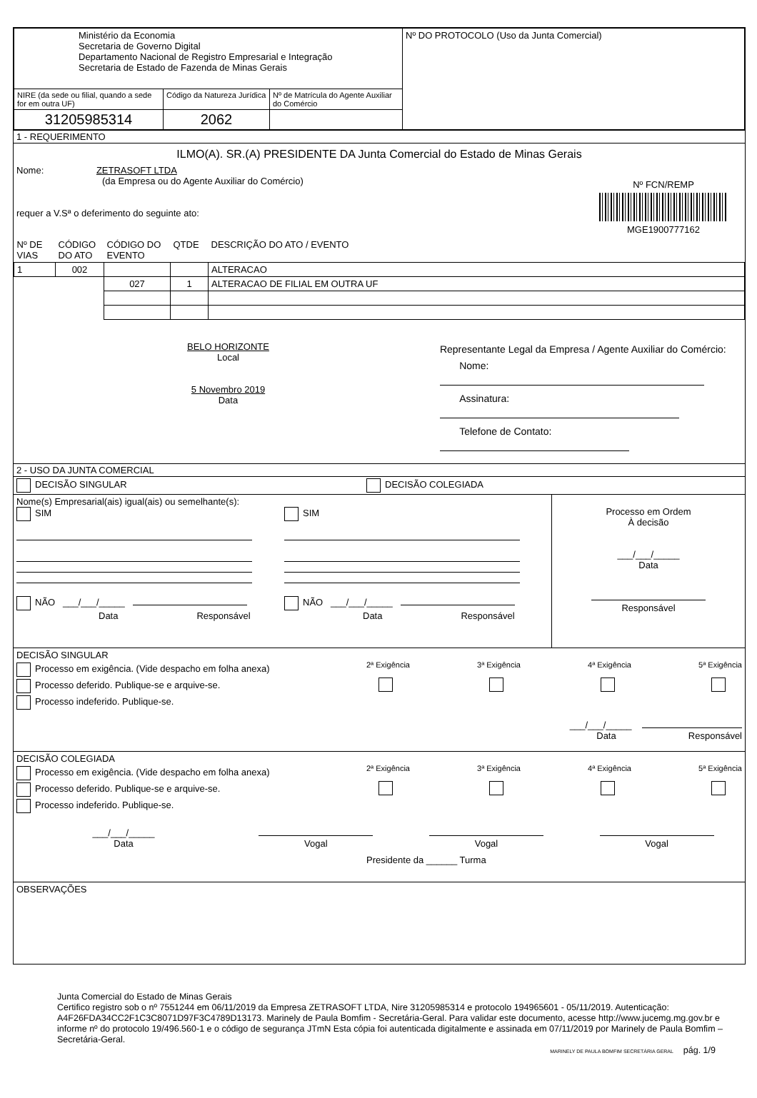| Ministério da Economia Secretaria de Governo Digital Departamento Nacional de Registro Empresarial e Integração Secretaria de Estado de Fazenda de Minas Gerais | | | Nº DO PROTOCOLO (Uso da Junta Comercial) |
| NIRE (da sede ou filial, quando a sede for em outra UF) | Código da Natureza Jurídica | Nº de Matrícula do Agente Auxiliar do Comércio | |
| 31205985314 | 2062 | | |
1 - REQUERIMENTO
ILMO(A). SR.(A) PRESIDENTE DA Junta Comercial do Estado de Minas Gerais
Nome: ZETRASOFT LTDA
(da Empresa ou do Agente Auxiliar do Comércio)
requer a V.Sª o deferimento do seguinte ato:
Nº FCN/REMP
MGE1900777162
| Nº DE VIAS | CÓDIGO DO ATO | CÓDIGO DO EVENTO | QTDE | DESCRIÇÃO DO ATO / EVENTO |
| 1 | 002 | | | ALTERACAO |
| | | 027 | 1 | ALTERACAO DE FILIAL EM OUTRA UF |
BELO HORIZONTE
Local
5 Novembro 2019
Data
Representante Legal da Empresa / Agente Auxiliar do Comércio:
Nome:
Assinatura:
Telefone de Contato:
2 - USO DA JUNTA COMERCIAL
DECISÃO SINGULAR DECISÃO COLEGIADA
Nome(s) Empresarial(ais) igual(ais) ou semelhante(s):
SIM
NÃO ___/___/_____
Data Responsável
SIM
NÃO ___/___/_____
Data Responsável
Processo em Ordem
À decisão
___/___/_____
Data
Responsável
DECISÃO SINGULAR
Processo em exigência. (Vide despacho em folha anexa)
Processo deferido. Publique-se e arquive-se.
Processo indeferido. Publique-se.
2ª Exigência
3ª Exigência
4ª Exigência
5ª Exigência
___/___/_____
Data Responsável
DECISÃO COLEGIADA
Processo em exigência. (Vide despacho em folha anexa)
Processo deferido. Publique-se e arquive-se.
Processo indeferido. Publique-se.
2ª Exigência
3ª Exigência
4ª Exigência
5ª Exigência
___/___/_____
Data
Vogal
Vogal
Vogal
Presidente da ______ Turma
OBSERVAÇÕES
Junta Comercial do Estado de Minas Gerais
Certifico registro sob o nº 7551244 em 06/11/2019 da Empresa ZETRASOFT LTDA, Nire 31205985314 e protocolo 194965601 - 05/11/2019. Autenticação: A4F26FDA34CC2F1C3C8071D97F3C4789D13173. Marinely de Paula Bomfim - Secretária-Geral. Para validar este documento, acesse http://www.jucemg.mg.gov.br e informe nº do protocolo 19/496.560-1 e o código de segurança JTmN Esta cópia foi autenticada digitalmente e assinada em 07/11/2019 por Marinely de Paula Bomfim – Secretária-Geral.
MARINELY DE PAULA BOMFIM SECRETÁRIA GERAL pág. 1/9